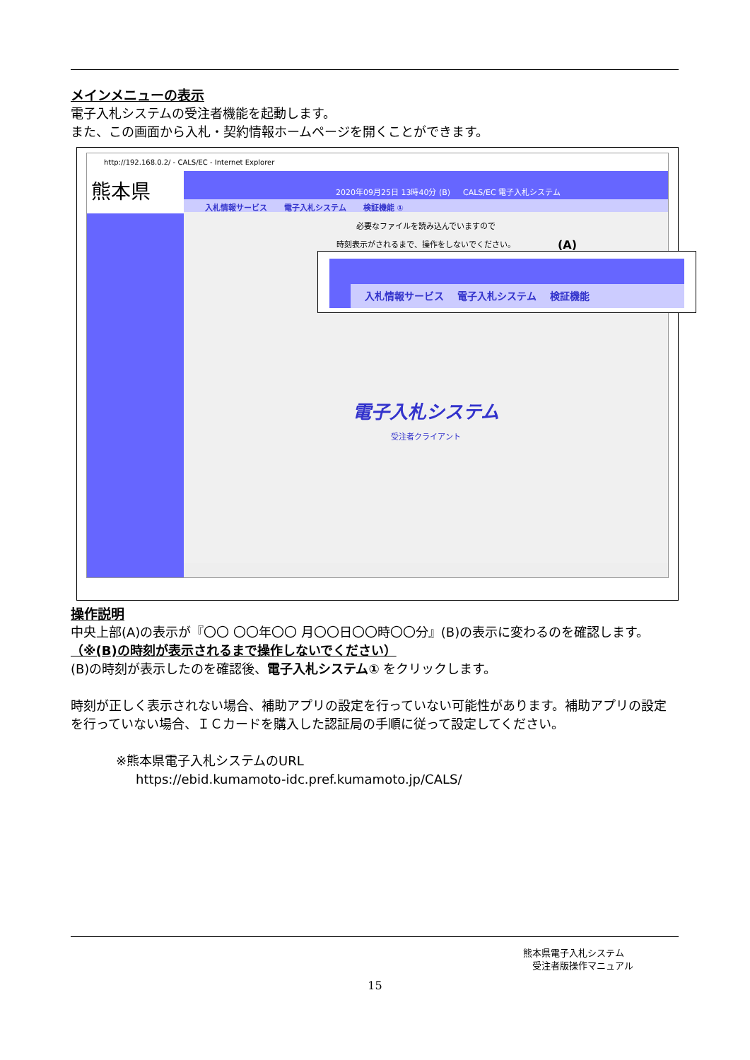メインメニューの表示
電子入札システムの受注者機能を起動します。
また、この画面から入札・契約情報ホームページを開くことができます。
http://192.168.0.2/ - CALS/EC - Internet Explorer
熊本県
2020年09月25日 13時40分 (B) CALS/EC 電子入札システム
入札情報サービス 電子入札システム 検証機能 ①
必要なファイルを読み込んでいますので
時刻表示がされるまで、操作をしないでください。
電子入札システム
受注者クライアント
(A)
入札情報サービス　 電子入札システム　 検証機能
操作説明
中央上部(A)の表示が『〇〇 〇〇年〇〇 月〇〇日〇〇時〇〇分』(B)の表示に変わるのを確認します。（※(B)の時刻が表示されるまで操作しないでください）
(B)の時刻が表示したのを確認後、電子入札システム① をクリックします。
時刻が正しく表示されない場合、補助アプリの設定を行っていない可能性があります。補助アプリの設定を行っていない場合、ＩＣカードを購入した認証局の手順に従って設定してください。
※熊本県電子入札システムのURL
https://ebid.kumamoto-idc.pref.kumamoto.jp/CALS/
熊本県電子入札システム
　受注者版操作マニュアル
15